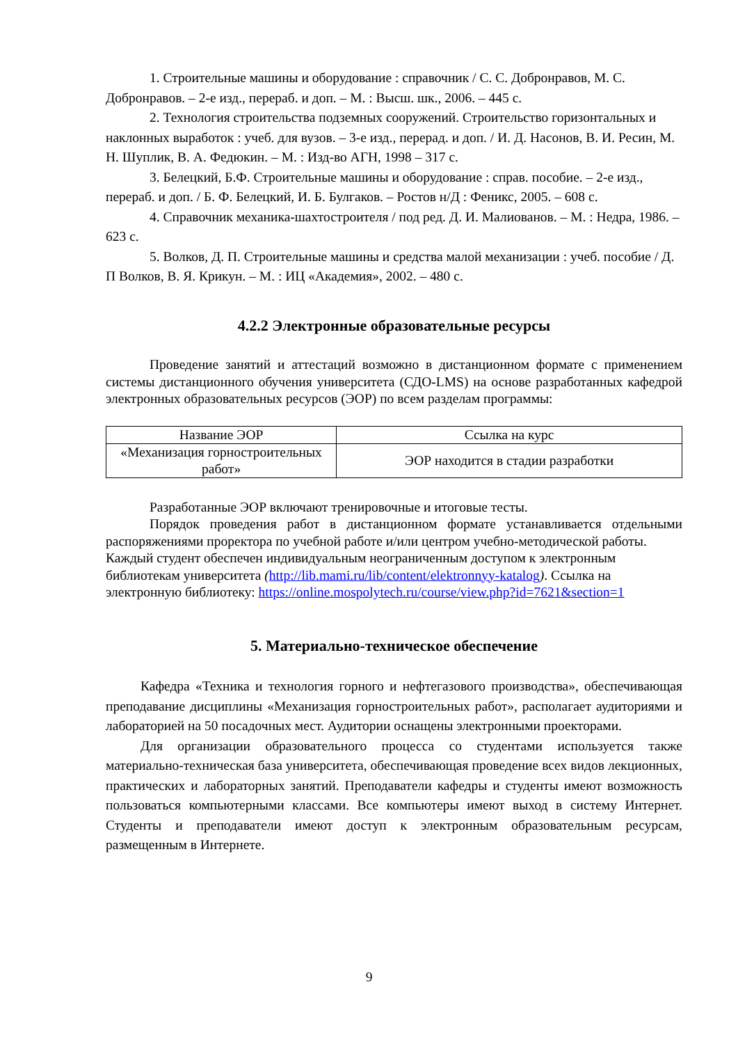1. Строительные машины и оборудование : справочник / С. С. Добронравов, М. С. Добронравов. – 2-е изд., перераб. и доп. – М. : Высш. шк., 2006. – 445 с.
2. Технология строительства подземных сооружений. Строительство горизонтальных и наклонных выработок : учеб. для вузов. – 3-е изд., перерад. и доп. / И. Д. Насонов, В. И. Ресин, М. Н. Шуплик, В. А. Федюкин. – М. : Изд-во АГН, 1998 – 317 с.
3. Белецкий, Б.Ф. Строительные машины и оборудование : справ. пособие. – 2-е изд., перераб. и доп. / Б. Ф. Белецкий, И. Б. Булгаков. – Ростов н/Д : Феникс, 2005. – 608 с.
4. Справочник механика-шахтостроителя / под ред. Д. И. Малиованов. – М. : Недра, 1986. – 623 с.
5. Волков, Д. П. Строительные машины и средства малой механизации : учеб. пособие / Д. П Волков, В. Я. Крикун. – М. : ИЦ «Академия», 2002. – 480 с.
4.2.2 Электронные образовательные ресурсы
Проведение занятий и аттестаций возможно в дистанционном формате с применением системы дистанционного обучения университета (СДО-LMS) на основе разработанных кафедрой электронных образовательных ресурсов (ЭОР) по всем разделам программы:
| Название ЭОР | Ссылка на курс |
| --- | --- |
| «Механизация горностроительных работ» | ЭОР находится в стадии разработки |
Разработанные ЭОР включают тренировочные и итоговые тесты.
Порядок проведения работ в дистанционном формате устанавливается отдельными распоряжениями проректора по учебной работе и/или центром учебно-методической работы.
Каждый студент обеспечен индивидуальным неограниченным доступом к электронным библиотекам университета (http://lib.mami.ru/lib/content/elektronnyy-katalog). Ссылка на электронную библиотеку: https://online.mospolytech.ru/course/view.php?id=7621&section=1
5. Материально-техническое обеспечение
Кафедра «Техника и технология горного и нефтегазового производства», обеспечивающая преподавание дисциплины «Механизация горностроительных работ», располагает аудиториями и лабораторией на 50 посадочных мест. Аудитории оснащены электронными проекторами.
Для организации образовательного процесса со студентами используется также материально-техническая база университета, обеспечивающая проведение всех видов лекционных, практических и лабораторных занятий. Преподаватели кафедры и студенты имеют возможность пользоваться компьютерными классами. Все компьютеры имеют выход в систему Интернет. Студенты и преподаватели имеют доступ к электронным образовательным ресурсам, размещенным в Интернете.
9